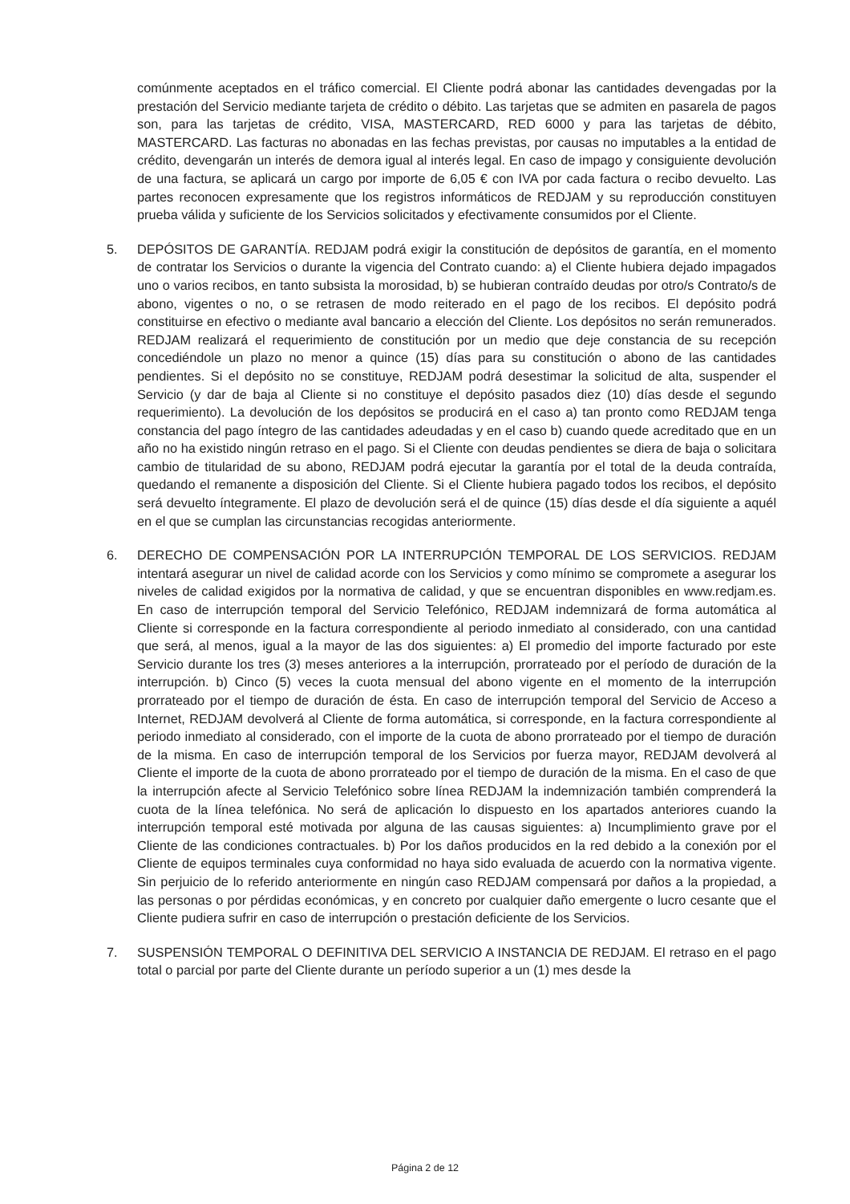comúnmente aceptados en el tráfico comercial. El Cliente podrá abonar las cantidades devengadas por la prestación del Servicio mediante tarjeta de crédito o débito. Las tarjetas que se admiten en pasarela de pagos son, para las tarjetas de crédito, VISA, MASTERCARD, RED 6000 y para las tarjetas de débito, MASTERCARD. Las facturas no abonadas en las fechas previstas, por causas no imputables a la entidad de crédito, devengarán un interés de demora igual al interés legal. En caso de impago y consiguiente devolución de una factura, se aplicará un cargo por importe de 6,05 € con IVA por cada factura o recibo devuelto. Las partes reconocen expresamente que los registros informáticos de REDJAM y su reproducción constituyen prueba válida y suficiente de los Servicios solicitados y efectivamente consumidos por el Cliente.
5. DEPÓSITOS DE GARANTÍA. REDJAM podrá exigir la constitución de depósitos de garantía, en el momento de contratar los Servicios o durante la vigencia del Contrato cuando: a) el Cliente hubiera dejado impagados uno o varios recibos, en tanto subsista la morosidad, b) se hubieran contraído deudas por otro/s Contrato/s de abono, vigentes o no, o se retrasen de modo reiterado en el pago de los recibos. El depósito podrá constituirse en efectivo o mediante aval bancario a elección del Cliente. Los depósitos no serán remunerados. REDJAM realizará el requerimiento de constitución por un medio que deje constancia de su recepción concediéndole un plazo no menor a quince (15) días para su constitución o abono de las cantidades pendientes. Si el depósito no se constituye, REDJAM podrá desestimar la solicitud de alta, suspender el Servicio (y dar de baja al Cliente si no constituye el depósito pasados diez (10) días desde el segundo requerimiento). La devolución de los depósitos se producirá en el caso a) tan pronto como REDJAM tenga constancia del pago íntegro de las cantidades adeudadas y en el caso b) cuando quede acreditado que en un año no ha existido ningún retraso en el pago. Si el Cliente con deudas pendientes se diera de baja o solicitara cambio de titularidad de su abono, REDJAM podrá ejecutar la garantía por el total de la deuda contraída, quedando el remanente a disposición del Cliente. Si el Cliente hubiera pagado todos los recibos, el depósito será devuelto íntegramente. El plazo de devolución será el de quince (15) días desde el día siguiente a aquél en el que se cumplan las circunstancias recogidas anteriormente.
6. DERECHO DE COMPENSACIÓN POR LA INTERRUPCIÓN TEMPORAL DE LOS SERVICIOS. REDJAM intentará asegurar un nivel de calidad acorde con los Servicios y como mínimo se compromete a asegurar los niveles de calidad exigidos por la normativa de calidad, y que se encuentran disponibles en www.redjam.es. En caso de interrupción temporal del Servicio Telefónico, REDJAM indemnizará de forma automática al Cliente si corresponde en la factura correspondiente al periodo inmediato al considerado, con una cantidad que será, al menos, igual a la mayor de las dos siguientes: a) El promedio del importe facturado por este Servicio durante los tres (3) meses anteriores a la interrupción, prorrateado por el período de duración de la interrupción. b) Cinco (5) veces la cuota mensual del abono vigente en el momento de la interrupción prorrateado por el tiempo de duración de ésta. En caso de interrupción temporal del Servicio de Acceso a Internet, REDJAM devolverá al Cliente de forma automática, si corresponde, en la factura correspondiente al periodo inmediato al considerado, con el importe de la cuota de abono prorrateado por el tiempo de duración de la misma. En caso de interrupción temporal de los Servicios por fuerza mayor, REDJAM devolverá al Cliente el importe de la cuota de abono prorrateado por el tiempo de duración de la misma. En el caso de que la interrupción afecte al Servicio Telefónico sobre línea REDJAM la indemnización también comprenderá la cuota de la línea telefónica. No será de aplicación lo dispuesto en los apartados anteriores cuando la interrupción temporal esté motivada por alguna de las causas siguientes: a) Incumplimiento grave por el Cliente de las condiciones contractuales. b) Por los daños producidos en la red debido a la conexión por el Cliente de equipos terminales cuya conformidad no haya sido evaluada de acuerdo con la normativa vigente. Sin perjuicio de lo referido anteriormente en ningún caso REDJAM compensará por daños a la propiedad, a las personas o por pérdidas económicas, y en concreto por cualquier daño emergente o lucro cesante que el Cliente pudiera sufrir en caso de interrupción o prestación deficiente de los Servicios.
7. SUSPENSIÓN TEMPORAL O DEFINITIVA DEL SERVICIO A INSTANCIA DE REDJAM. El retraso en el pago total o parcial por parte del Cliente durante un período superior a un (1) mes desde la
Página 2 de 12